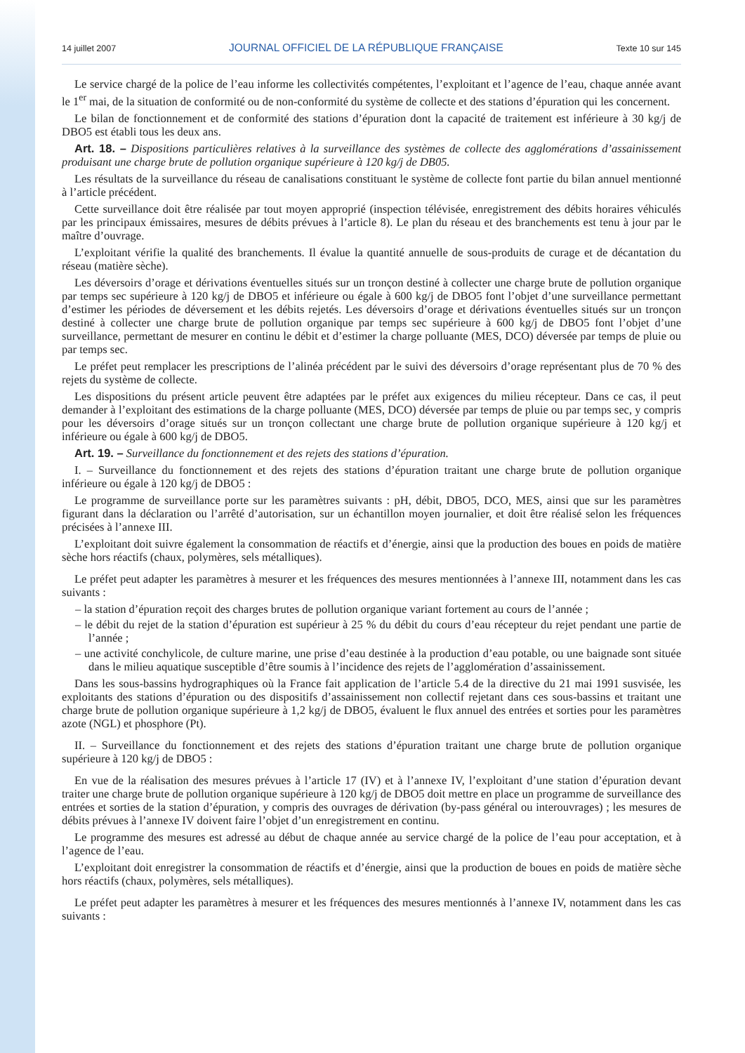14 juillet 2007 JOURNAL OFFICIEL DE LA RÉPUBLIQUE FRANÇAISE Texte 10 sur 145
Le service chargé de la police de l’eau informe les collectivités compétentes, l’exploitant et l’agence de l’eau, chaque année avant le 1<sup>er</sup> mai, de la situation de conformité ou de non-conformité du système de collecte et des stations d’épuration qui les concernent.
Le bilan de fonctionnement et de conformité des stations d’épuration dont la capacité de traitement est inférieure à 30 kg/j de DBO5 est établi tous les deux ans.
Art. 18. – Dispositions particulières relatives à la surveillance des systèmes de collecte des agglomérations d’assainissement produisant une charge brute de pollution organique supérieure à 120 kg/j de DB05.
Les résultats de la surveillance du réseau de canalisations constituant le système de collecte font partie du bilan annuel mentionné à l’article précédent.
Cette surveillance doit être réalisée par tout moyen approprié (inspection télévisée, enregistrement des débits horaires véhiculés par les principaux émissaires, mesures de débits prévues à l’article 8). Le plan du réseau et des branchements est tenu à jour par le maître d’ouvrage.
L’exploitant vérifie la qualité des branchements. Il évalue la quantité annuelle de sous-produits de curage et de décantation du réseau (matière sèche).
Les déversoirs d’orage et dérivations éventuelles situés sur un tronçon destiné à collecter une charge brute de pollution organique par temps sec supérieure à 120 kg/j de DBO5 et inférieure ou égale à 600 kg/j de DBO5 font l’objet d’une surveillance permettant d’estimer les périodes de déversement et les débits rejetés. Les déversoirs d’orage et dérivations éventuelles situés sur un tronçon destiné à collecter une charge brute de pollution organique par temps sec supérieure à 600 kg/j de DBO5 font l’objet d’une surveillance, permettant de mesurer en continu le débit et d’estimer la charge polluante (MES, DCO) déversée par temps de pluie ou par temps sec.
Le préfet peut remplacer les prescriptions de l’alinéa précédent par le suivi des déversoirs d’orage représentant plus de 70 % des rejets du système de collecte.
Les dispositions du présent article peuvent être adaptées par le préfet aux exigences du milieu récepteur. Dans ce cas, il peut demander à l’exploitant des estimations de la charge polluante (MES, DCO) déversée par temps de pluie ou par temps sec, y compris pour les déversoirs d’orage situés sur un tronçon collectant une charge brute de pollution organique supérieure à 120 kg/j et inférieure ou égale à 600 kg/j de DBO5.
Art. 19. – Surveillance du fonctionnement et des rejets des stations d’épuration.
I. – Surveillance du fonctionnement et des rejets des stations d’épuration traitant une charge brute de pollution organique inférieure ou égale à 120 kg/j de DBO5 :
Le programme de surveillance porte sur les paramètres suivants : pH, débit, DBO5, DCO, MES, ainsi que sur les paramètres figurant dans la déclaration ou l’arrêté d’autorisation, sur un échantillon moyen journalier, et doit être réalisé selon les fréquences précisées à l’annexe III.
L’exploitant doit suivre également la consommation de réactifs et d’énergie, ainsi que la production des boues en poids de matière sèche hors réactifs (chaux, polymères, sels métalliques).
Le préfet peut adapter les paramètres à mesurer et les fréquences des mesures mentionnées à l’annexe III, notamment dans les cas suivants :
– la station d’épuration reçoit des charges brutes de pollution organique variant fortement au cours de l’année ;
– le débit du rejet de la station d’épuration est supérieur à 25 % du débit du cours d’eau récepteur du rejet pendant une partie de l’année ;
– une activité conchylicole, de culture marine, une prise d’eau destinée à la production d’eau potable, ou une baignade sont située dans le milieu aquatique susceptible d’être soumis à l’incidence des rejets de l’agglomération d’assainissement.
Dans les sous-bassins hydrographiques où la France fait application de l’article 5.4 de la directive du 21 mai 1991 susvisée, les exploitants des stations d’épuration ou des dispositifs d’assainissement non collectif rejetant dans ces sous-bassins et traitant une charge brute de pollution organique supérieure à 1,2 kg/j de DBO5, évaluent le flux annuel des entrées et sorties pour les paramètres azote (NGL) et phosphore (Pt).
II. – Surveillance du fonctionnement et des rejets des stations d’épuration traitant une charge brute de pollution organique supérieure à 120 kg/j de DBO5 :
En vue de la réalisation des mesures prévues à l’article 17 (IV) et à l’annexe IV, l’exploitant d’une station d’épuration devant traiter une charge brute de pollution organique supérieure à 120 kg/j de DBO5 doit mettre en place un programme de surveillance des entrées et sorties de la station d’épuration, y compris des ouvrages de dérivation (by-pass général ou interouvrages) ; les mesures de débits prévues à l’annexe IV doivent faire l’objet d’un enregistrement en continu.
Le programme des mesures est adressé au début de chaque année au service chargé de la police de l’eau pour acceptation, et à l’agence de l’eau.
L’exploitant doit enregistrer la consommation de réactifs et d’énergie, ainsi que la production de boues en poids de matière sèche hors réactifs (chaux, polymères, sels métalliques).
Le préfet peut adapter les paramètres à mesurer et les fréquences des mesures mentionnés à l’annexe IV, notamment dans les cas suivants :